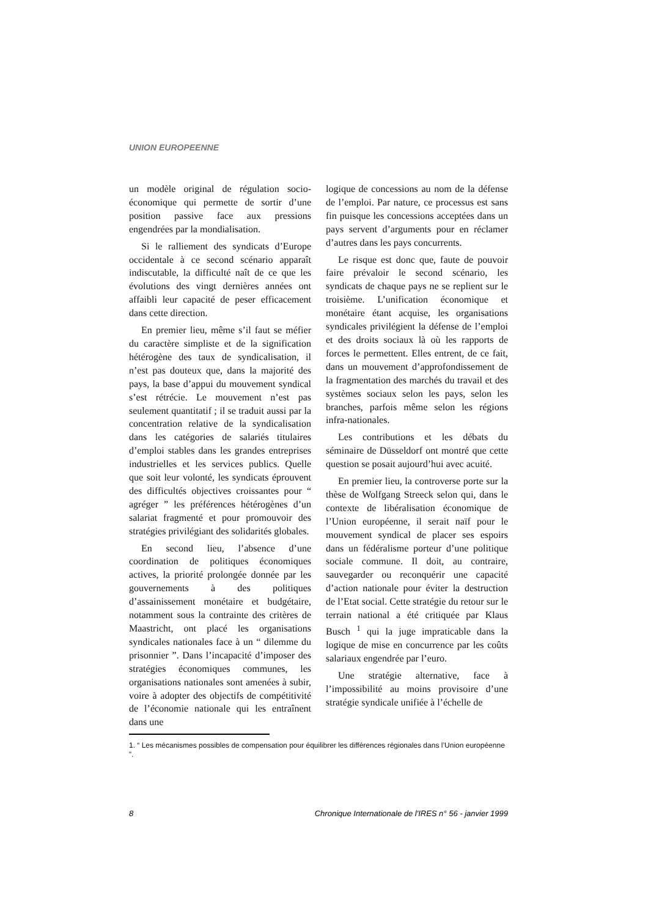UNION EUROPEENNE
un modèle original de régulation socio-économique qui permette de sortir d’une position passive face aux pressions engendrées par la mondialisation.
Si le ralliement des syndicats d’Europe occidentale à ce second scénario apparaît indiscutable, la difficulté naît de ce que les évolutions des vingt dernières années ont affaibli leur capacité de peser efficacement dans cette direction.
En premier lieu, même s’il faut se méfier du caractère simpliste et de la signification hétérogène des taux de syndicalisation, il n’est pas douteux que, dans la majorité des pays, la base d’appui du mouvement syndical s’est rétrécie. Le mouvement n’est pas seulement quantitatif ; il se traduit aussi par la concentration relative de la syndicalisation dans les catégories de salariés titulaires d’emploi stables dans les grandes entreprises industrielles et les services publics. Quelle que soit leur volonté, les syndicats éprouvent des difficultés objectives croissantes pour “ agréger ” les préférences hétérogènes d’un salariat fragmenté et pour promouvoir des stratégies privilégiant des solidarités globales.
En second lieu, l’absence d’une coordination de politiques économiques actives, la priorité prolongée donnée par les gouvernements à des politiques d’assainissement monétaire et budgétaire, notamment sous la contrainte des critères de Maastricht, ont placé les organisations syndicales nationales face à un “ dilemme du prisonnier ”. Dans l’incapacité d’imposer des stratégies économiques communes, les organisations nationales sont amenées à subir, voire à adopter des objectifs de compétitivité de l’économie nationale qui les entraînent dans une
logique de concessions au nom de la défense de l’emploi. Par nature, ce processus est sans fin puisque les concessions acceptées dans un pays servent d’arguments pour en réclamer d’autres dans les pays concurrents.
Le risque est donc que, faute de pouvoir faire prévaloir le second scénario, les syndicats de chaque pays ne se replient sur le troisième. L’unification économique et monétaire étant acquise, les organisations syndicales privilégient la défense de l’emploi et des droits sociaux là où les rapports de forces le permettent. Elles entrent, de ce fait, dans un mouvement d’approfondissement de la fragmentation des marchés du travail et des systèmes sociaux selon les pays, selon les branches, parfois même selon les régions infra-nationales.
Les contributions et les débats du séminaire de Düsseldorf ont montré que cette question se posait aujourd’hui avec acuité.
En premier lieu, la controverse porte sur la thèse de Wolfgang Streeck selon qui, dans le contexte de libéralisation économique de l’Union européenne, il serait naïf pour le mouvement syndical de placer ses espoirs dans un fédéralisme porteur d’une politique sociale commune. Il doit, au contraire, sauvegarder ou reconquérir une capacité d’action nationale pour éviter la destruction de l’Etat social. Cette stratégie du retour sur le terrain national a été critiquée par Klaus Busch <sup>1</sup> qui la juge impraticable dans la logique de mise en concurrence par les coûts salariaux engendrée par l’euro.
Une stratégie alternative, face à l’impossibilité au moins provisoire d’une stratégie syndicale unifiée à l’échelle de
1. “ Les mécanismes possibles de compensation pour équilibrer les différences régionales dans l’Union européenne ”.
8 Chronique Internationale de l'IRES n° 56 - janvier 1999